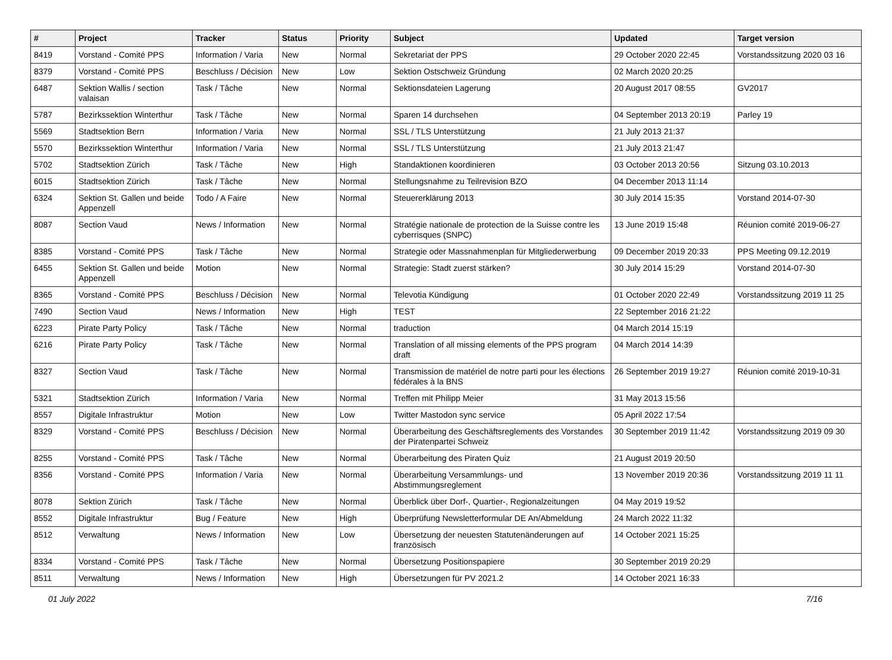| # | Project | Tracker | Status | Priority | Subject | Updated | Target version |
| --- | --- | --- | --- | --- | --- | --- | --- |
| 8419 | Vorstand - Comité PPS | Information / Varia | New | Normal | Sekretariat der PPS | 29 October 2020 22:45 | Vorstandssitzung 2020 03 16 |
| 8379 | Vorstand - Comité PPS | Beschluss / Décision | New | Low | Sektion Ostschweiz Gründung | 02 March 2020 20:25 | |
| 6487 | Sektion Wallis / section valaisan | Task / Tâche | New | Normal | Sektionsdateien Lagerung | 20 August 2017 08:55 | GV2017 |
| 5787 | Bezirkssektion Winterthur | Task / Tâche | New | Normal | Sparen 14 durchsehen | 04 September 2013 20:19 | Parley 19 |
| 5569 | Stadtsektion Bern | Information / Varia | New | Normal | SSL / TLS Unterstützung | 21 July 2013 21:37 | |
| 5570 | Bezirkssektion Winterthur | Information / Varia | New | Normal | SSL / TLS Unterstützung | 21 July 2013 21:47 | |
| 5702 | Stadtsektion Zürich | Task / Tâche | New | High | Standaktionen koordinieren | 03 October 2013 20:56 | Sitzung 03.10.2013 |
| 6015 | Stadtsektion Zürich | Task / Tâche | New | Normal | Stellungsnahme zu Teilrevision BZO | 04 December 2013 11:14 | |
| 6324 | Sektion St. Gallen und beide Appenzell | Todo / A Faire | New | Normal | Steuererklärung 2013 | 30 July 2014 15:35 | Vorstand 2014-07-30 |
| 8087 | Section Vaud | News / Information | New | Normal | Stratégie nationale de protection de la Suisse contre les cyberrisques (SNPC) | 13 June 2019 15:48 | Réunion comité 2019-06-27 |
| 8385 | Vorstand - Comité PPS | Task / Tâche | New | Normal | Strategie oder Massnahmenplan für Mitgliederwerbung | 09 December 2019 20:33 | PPS Meeting 09.12.2019 |
| 6455 | Sektion St. Gallen und beide Appenzell | Motion | New | Normal | Strategie: Stadt zuerst stärken? | 30 July 2014 15:29 | Vorstand 2014-07-30 |
| 8365 | Vorstand - Comité PPS | Beschluss / Décision | New | Normal | Televotia Kündigung | 01 October 2020 22:49 | Vorstandssitzung 2019 11 25 |
| 7490 | Section Vaud | News / Information | New | High | TEST | 22 September 2016 21:22 | |
| 6223 | Pirate Party Policy | Task / Tâche | New | Normal | traduction | 04 March 2014 15:19 | |
| 6216 | Pirate Party Policy | Task / Tâche | New | Normal | Translation of all missing elements of the PPS program draft | 04 March 2014 14:39 | |
| 8327 | Section Vaud | Task / Tâche | New | Normal | Transmission de matériel de notre parti pour les élections fédérales à la BNS | 26 September 2019 19:27 | Réunion comité 2019-10-31 |
| 5321 | Stadtsektion Zürich | Information / Varia | New | Normal | Treffen mit Philipp Meier | 31 May 2013 15:56 | |
| 8557 | Digitale Infrastruktur | Motion | New | Low | Twitter Mastodon sync service | 05 April 2022 17:54 | |
| 8329 | Vorstand - Comité PPS | Beschluss / Décision | New | Normal | Überarbeitung des Geschäftsreglements des Vorstandes der Piratenpartei Schweiz | 30 September 2019 11:42 | Vorstandssitzung 2019 09 30 |
| 8255 | Vorstand - Comité PPS | Task / Tâche | New | Normal | Überarbeitung des Piraten Quiz | 21 August 2019 20:50 | |
| 8356 | Vorstand - Comité PPS | Information / Varia | New | Normal | Überarbeitung Versammlungs- und Abstimmungsreglement | 13 November 2019 20:36 | Vorstandssitzung 2019 11 11 |
| 8078 | Sektion Zürich | Task / Tâche | New | Normal | Überblick über Dorf-, Quartier-, Regionalzeitungen | 04 May 2019 19:52 | |
| 8552 | Digitale Infrastruktur | Bug / Feature | New | High | Überprüfung Newsletterformular DE An/Abmeldung | 24 March 2022 11:32 | |
| 8512 | Verwaltung | News / Information | New | Low | Übersetzung der neuesten Statutenänderungen auf französisch | 14 October 2021 15:25 | |
| 8334 | Vorstand - Comité PPS | Task / Tâche | New | Normal | Übersetzung Positionspapiere | 30 September 2019 20:29 | |
| 8511 | Verwaltung | News / Information | New | High | Übersetzungen für PV 2021.2 | 14 October 2021 16:33 | |
01 July 2022 7/16